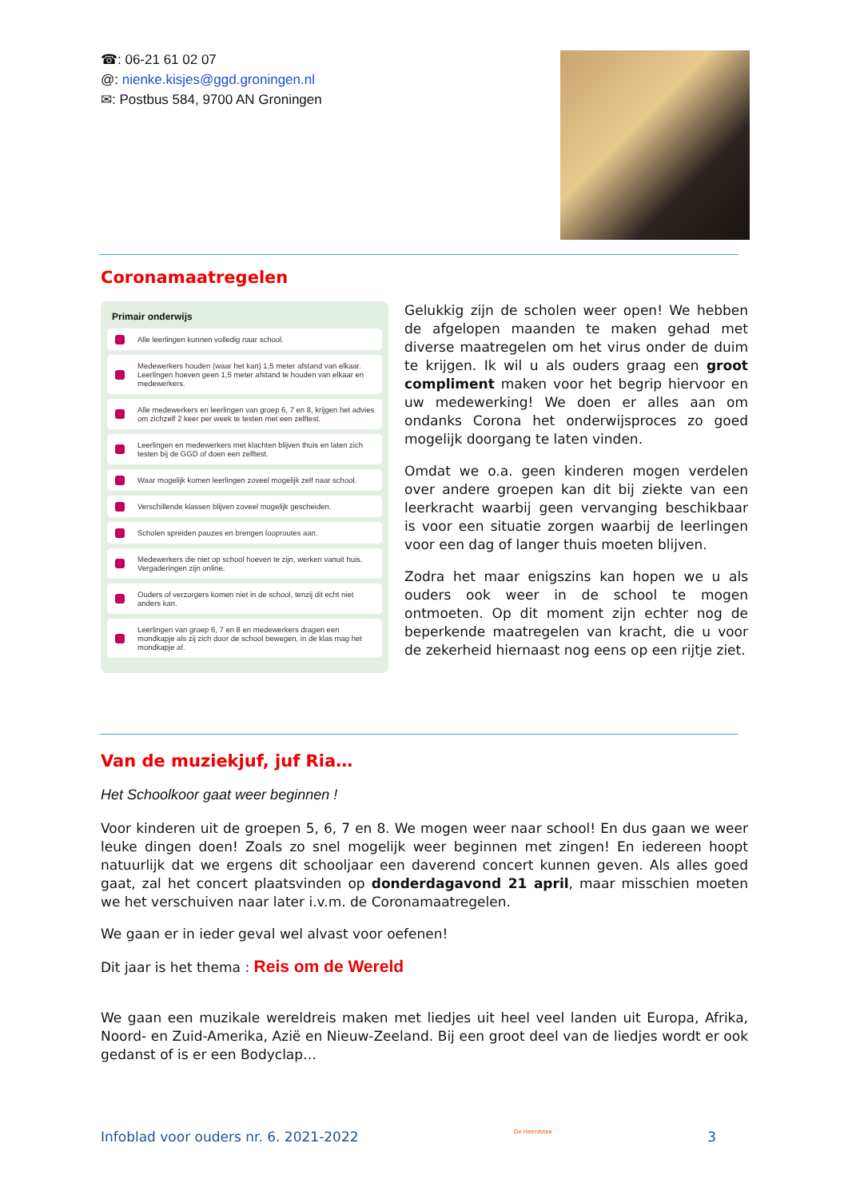☎: 06-21 61 02 07
@: nienke.kisjes@ggd.groningen.nl
✉: Postbus 584, 9700 AN Groningen
Coronamaatregelen
Primair onderwijs
Alle leerlingen kunnen volledig naar school.
Medewerkers houden (waar het kan) 1,5 meter afstand van elkaar. Leerlingen hoeven geen 1,5 meter afstand te houden van elkaar en medewerkers.
Alle medewerkers en leerlingen van groep 6, 7 en 8, krijgen het advies om zichzelf 2 keer per week te testen met een zelftest.
Leerlingen en medewerkers met klachten blijven thuis en laten zich testen bij de GGD of doen een zelftest.
Waar mogelijk komen leerlingen zoveel mogelijk zelf naar school.
Verschillende klassen blijven zoveel mogelijk gescheiden.
Scholen spreiden pauzes en brengen looproutes aan.
Medewerkers die niet op school hoeven te zijn, werken vanuit huis. Vergaderingen zijn online.
Ouders of verzorgers komen niet in de school, tenzij dit echt niet anders kan.
Leerlingen van groep 6, 7 en 8 en medewerkers dragen een mondkapje als zij zich door de school bewegen, in de klas mag het mondkapje af.
Gelukkig zijn de scholen weer open! We hebben de afgelopen maanden te maken gehad met diverse maatregelen om het virus onder de duim te krijgen. Ik wil u als ouders graag een groot compliment maken voor het begrip hiervoor en uw medewerking! We doen er alles aan om ondanks Corona het onderwijsproces zo goed mogelijk doorgang te laten vinden.
Omdat we o.a. geen kinderen mogen verdelen over andere groepen kan dit bij ziekte van een leerkracht waarbij geen vervanging beschikbaar is voor een situatie zorgen waarbij de leerlingen voor een dag of langer thuis moeten blijven.
Zodra het maar enigszins kan hopen we u als ouders ook weer in de school te mogen ontmoeten. Op dit moment zijn echter nog de beperkende maatregelen van kracht, die u voor de zekerheid hiernaast nog eens op een rijtje ziet.
Van de muziekjuf, juf Ria…
Het Schoolkoor gaat weer beginnen !
Voor kinderen uit de groepen 5, 6, 7 en 8. We mogen weer naar school! En dus gaan we weer leuke dingen doen! Zoals zo snel mogelijk weer beginnen met zingen! En iedereen hoopt natuurlijk dat we ergens dit schooljaar een daverend concert kunnen geven. Als alles goed gaat, zal het concert plaatsvinden op donderdagavond 21 april, maar misschien moeten we het verschuiven naar later i.v.m. de Coronamaatregelen.
We gaan er in ieder geval wel alvast voor oefenen!
Dit jaar is het thema : Reis om de Wereld
We gaan een muzikale wereldreis maken met liedjes uit heel veel landen uit Europa, Afrika, Noord- en Zuid-Amerika, Azië en Nieuw-Zeeland. Bij een groot deel van de liedjes wordt er ook gedanst of is er een Bodyclap…
Infoblad voor ouders nr. 6. 2021-2022 De Heerdstee 3